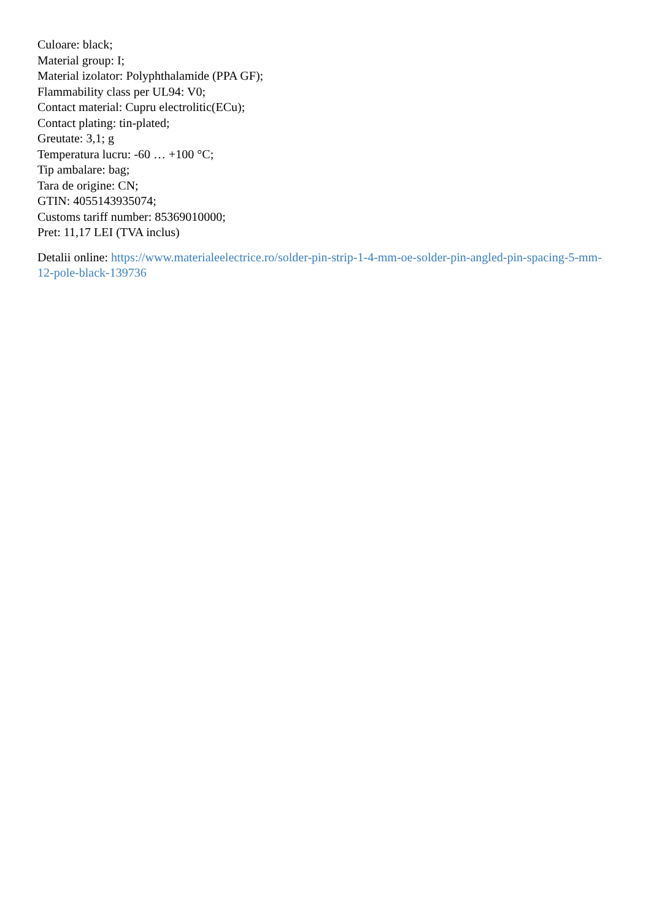Culoare: black;
Material group: I;
Material izolator: Polyphthalamide (PPA GF);
Flammability class per UL94: V0;
Contact material: Cupru electrolitic(ECu);
Contact plating: tin-plated;
Greutate: 3,1; g
Temperatura lucru: -60 … +100 °C;
Tip ambalare: bag;
Tara de origine: CN;
GTIN: 4055143935074;
Customs tariff number: 85369010000;
Pret: 11,17 LEI (TVA inclus)
Detalii online: https://www.materialeelectrice.ro/solder-pin-strip-1-4-mm-oe-solder-pin-angled-pin-spacing-5-mm-12-pole-black-139736